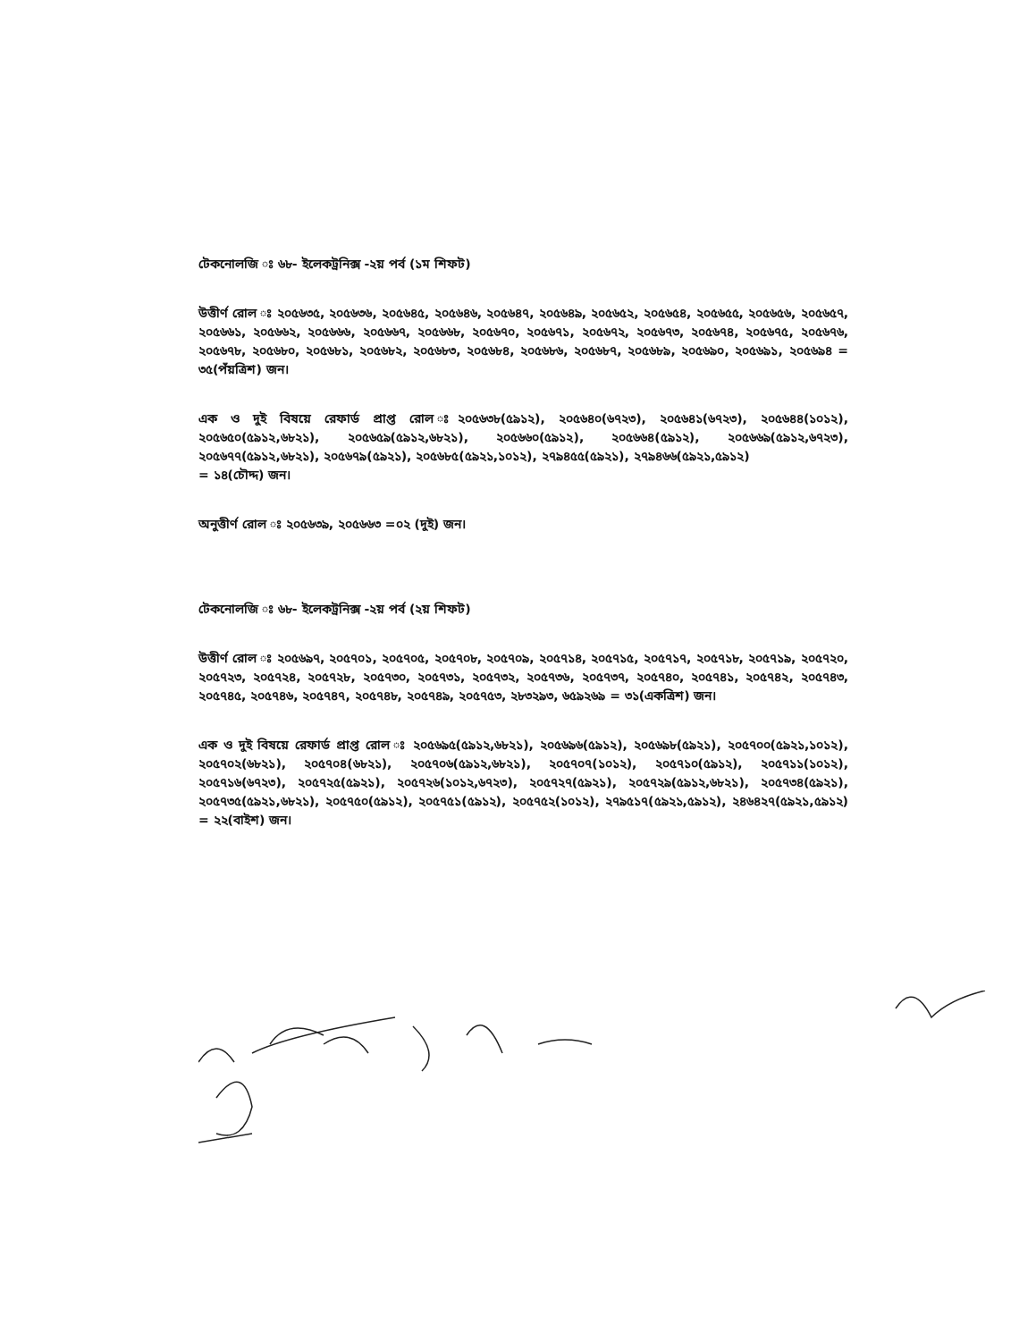টেকনোলজি ঃ ৬৮- ইলেকট্রনিক্স -২য় পর্ব (১ম শিফট)
উত্তীর্ণ রোল ঃ ২০৫৬৩৫, ২০৫৬৩৬, ২০৫৬৪৫, ২০৫৬৪৬, ২০৫৬৪৭, ২০৫৬৪৯, ২০৫৬৫২, ২০৫৬৫৪, ২০৫৬৫৫, ২০৫৬৫৬, ২০৫৬৫৭, ২০৫৬৬১, ২০৫৬৬২, ২০৫৬৬৬, ২০৫৬৬৭, ২০৫৬৬৮, ২০৫৬৭০, ২০৫৬৭১, ২০৫৬৭২, ২০৫৬৭৩, ২০৫৬৭৪, ২০৫৬৭৫, ২০৫৬৭৬, ২০৫৬৭৮, ২০৫৬৮০, ২০৫৬৮১, ২০৫৬৮২, ২০৫৬৮৩, ২০৫৬৮৪, ২০৫৬৮৬, ২০৫৬৮৭, ২০৫৬৮৯, ২০৫৬৯০, ২০৫৬৯১, ২০৫৬৯৪ = ৩৫(পঁয়ত্রিশ) জন।
এক ও দুই বিষয়ে রেফার্ড প্রাপ্ত রোল ঃ২০৫৬৩৮(৫৯১২), ২০৫৬৪০(৬৭২৩), ২০৫৬৪১(৬৭২৩), ২০৫৬৪৪(১০১২), ২০৫৬৫০(৫৯১২,৬৮২১), ২০৫৬৫৯(৫৯১২,৬৮২১), ২০৫৬৬০(৫৯১২), ২০৫৬৬৪(৫৯১২), ২০৫৬৬৯(৫৯১২,৬৭২৩), ২০৫৬৭৭(৫৯১২,৬৮২১), ২০৫৬৭৯(৫৯২১), ২০৫৬৮৫(৫৯২১,১০১২), ২৭৯৪৫৫(৫৯২১), ২৭৯৪৬৬(৫৯২১,৫৯১২)
= ১৪(চৌদ্দ) জন।
অনুত্তীর্ণ রোল ঃ ২০৫৬৩৯, ২০৫৬৬৩ =০২ (দুই) জন।
টেকনোলজি ঃ ৬৮- ইলেকট্রনিক্স -২য় পর্ব (২য় শিফট)
উত্তীর্ণ রোল ঃ ২০৫৬৯৭, ২০৫৭০১, ২০৫৭০৫, ২০৫৭০৮, ২০৫৭০৯, ২০৫৭১৪, ২০৫৭১৫, ২০৫৭১৭, ২০৫৭১৮, ২০৫৭১৯, ২০৫৭২০, ২০৫৭২৩, ২০৫৭২৪, ২০৫৭২৮, ২০৫৭৩০, ২০৫৭৩১, ২০৫৭৩২, ২০৫৭৩৬, ২০৫৭৩৭, ২০৫৭৪০, ২০৫৭৪১, ২০৫৭৪২, ২০৫৭৪৩, ২০৫৭৪৫, ২০৫৭৪৬, ২০৫৭৪৭, ২০৫৭৪৮, ২০৫৭৪৯, ২০৫৭৫৩, ২৮৩২৯৩, ৬৫৯২৬৯ = ৩১(একত্রিশ) জন।
এক ও দুই বিষয়ে রেফার্ড প্রাপ্ত রোল ঃ ২০৫৬৯৫(৫৯১২,৬৮২১), ২০৫৬৯৬(৫৯১২), ২০৫৬৯৮(৫৯২১), ২০৫৭০০(৫৯২১,১০১২), ২০৫৭০২(৬৮২১), ২০৫৭০৪(৬৮২১), ২০৫৭০৬(৫৯১২,৬৮২১), ২০৫৭০৭(১০১২), ২০৫৭১০(৫৯১২), ২০৫৭১১(১০১২), ২০৫৭১৬(৬৭২৩), ২০৫৭২৫(৫৯২১), ২০৫৭২৬(১০১২,৬৭২৩), ২০৫৭২৭(৫৯২১), ২০৫৭২৯(৫৯১২,৬৮২১), ২০৫৭৩৪(৫৯২১), ২০৫৭৩৫(৫৯২১,৬৮২১), ২০৫৭৫০(৫৯১২), ২০৫৭৫১(৫৯১২), ২০৫৭৫২(১০১২), ২৭৯৫১৭(৫৯২১,৫৯১২), ২৪৬৪২৭(৫৯২১,৫৯১২) = ২২(বাইশ) জন।